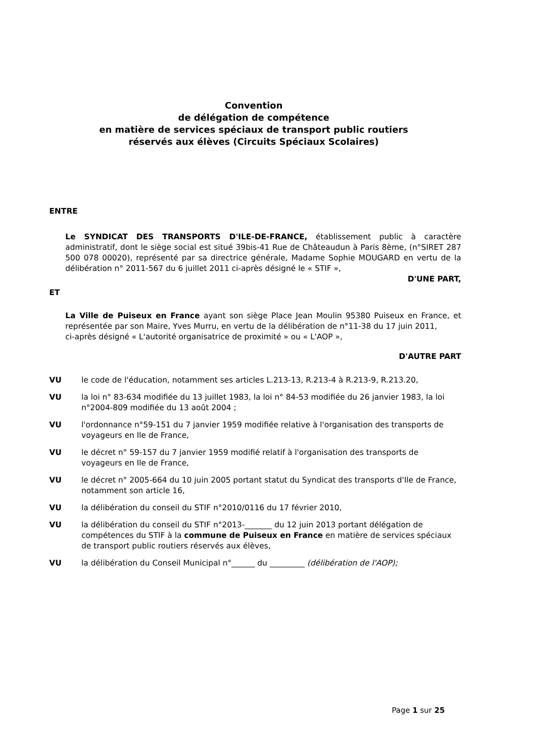Convention
de délégation de compétence
en matière de services spéciaux de transport public routiers
réservés aux élèves (Circuits Spéciaux Scolaires)
ENTRE
Le SYNDICAT DES TRANSPORTS D'ILE-DE-FRANCE, établissement public à caractère administratif, dont le siège social est situé 39bis-41 Rue de Châteaudun à Paris 8ème, (n°SIRET 287 500 078 00020), représenté par sa directrice générale, Madame Sophie MOUGARD en vertu de la délibération n° 2011-567 du 6 juillet 2011 ci-après désigné le « STIF »,
D'UNE PART,
ET
La Ville de Puiseux en France ayant son siège Place Jean Moulin 95380 Puiseux en France, et représentée par son Maire, Yves Murru, en vertu de la délibération de n°11-38 du 17 juin 2011,
ci-après désigné « L'autorité organisatrice de proximité » ou « L'AOP »,
D'AUTRE PART
VU le code de l'éducation, notamment ses articles L.213-13, R.213-4 à R.213-9, R.213.20,
VU la loi n° 83-634 modifiée du 13 juillet 1983, la loi n° 84-53 modifiée du 26 janvier 1983, la loi n°2004-809 modifiée du 13 août 2004 ;
VU l'ordonnance n°59-151 du 7 janvier 1959 modifiée relative à l'organisation des transports de voyageurs en Ile de France,
VU le décret n° 59-157 du 7 janvier 1959 modifié relatif à l'organisation des transports de voyageurs en Ile de France,
VU le décret n° 2005-664 du 10 juin 2005 portant statut du Syndicat des transports d'Ile de France, notamment son article 16,
VU la délibération du conseil du STIF n°2010/0116 du 17 février 2010,
VU la délibération du conseil du STIF n°2013-_______ du 12 juin 2013 portant délégation de compétences du STIF à la commune de Puiseux en France en matière de services spéciaux de transport public routiers réservés aux élèves,
VU la délibération du Conseil Municipal n°______ du _________ (délibération de l'AOP);
Page 1 sur 25